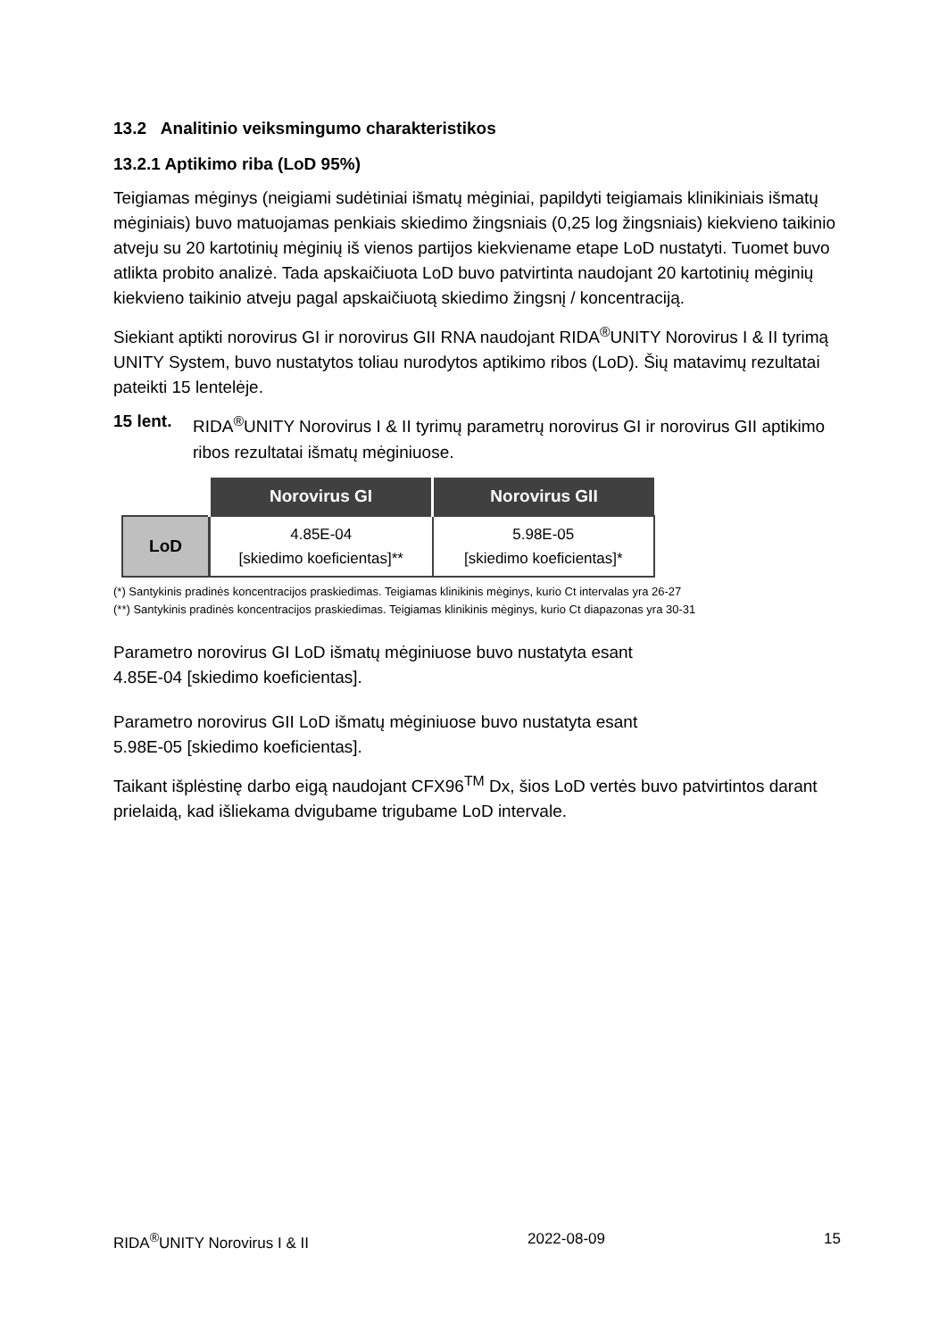13.2 Analitinio veiksmingumo charakteristikos
13.2.1 Aptikimo riba (LoD 95%)
Teigiamas mėginys (neigiami sudėtiniai išmatų mėginiai, papildyti teigiamais klinikiniais išmatų mėginiais) buvo matuojamas penkiais skiedimo žingsniais (0,25 log žingsniais) kiekvieno taikinio atveju su 20 kartotinių mėginių iš vienos partijos kiekviename etape LoD nustatyti. Tuomet buvo atlikta probito analizė. Tada apskaičiuota LoD buvo patvirtinta naudojant 20 kartotinių mėginių kiekvieno taikinio atveju pagal apskaičiuotą skiedimo žingsnį / koncentraciją.
Siekiant aptikti norovirus GI ir norovirus GII RNA naudojant RIDA<sup>®</sup>UNITY Norovirus I & II tyrimą UNITY System, buvo nustatytos toliau nurodytos aptikimo ribos (LoD). Šių matavimų rezultatai pateikti 15 lentelėje.
15 lent. RIDA<sup>®</sup>UNITY Norovirus I & II tyrimų parametrų norovirus GI ir norovirus GII aptikimo ribos rezultatai išmatų mėginiuose.
| | Norovirus GI | Norovirus GII |
| LoD | 4.85E-04 [skiedimo koeficientas]** | 5.98E-05 [skiedimo koeficientas]* |
(*) Santykinis pradinės koncentracijos praskiedimas. Teigiamas klinikinis mėginys, kurio Ct intervalas yra 26-27
(**) Santykinis pradinės koncentracijos praskiedimas. Teigiamas klinikinis mėginys, kurio Ct diapazonas yra 30-31
Parametro norovirus GI LoD išmatų mėginiuose buvo nustatyta esant
4.85E-04 [skiedimo koeficientas].
Parametro norovirus GII LoD išmatų mėginiuose buvo nustatyta esant
5.98E-05 [skiedimo koeficientas].
Taikant išplėstinę darbo eigą naudojant CFX96<sup>TM</sup> Dx, šios LoD vertės buvo patvirtintos darant prielaidą, kad išliekama dvigubame trigubame LoD intervale.
RIDA<sup>®</sup>UNITY Norovirus I & II 2022-08-09 15